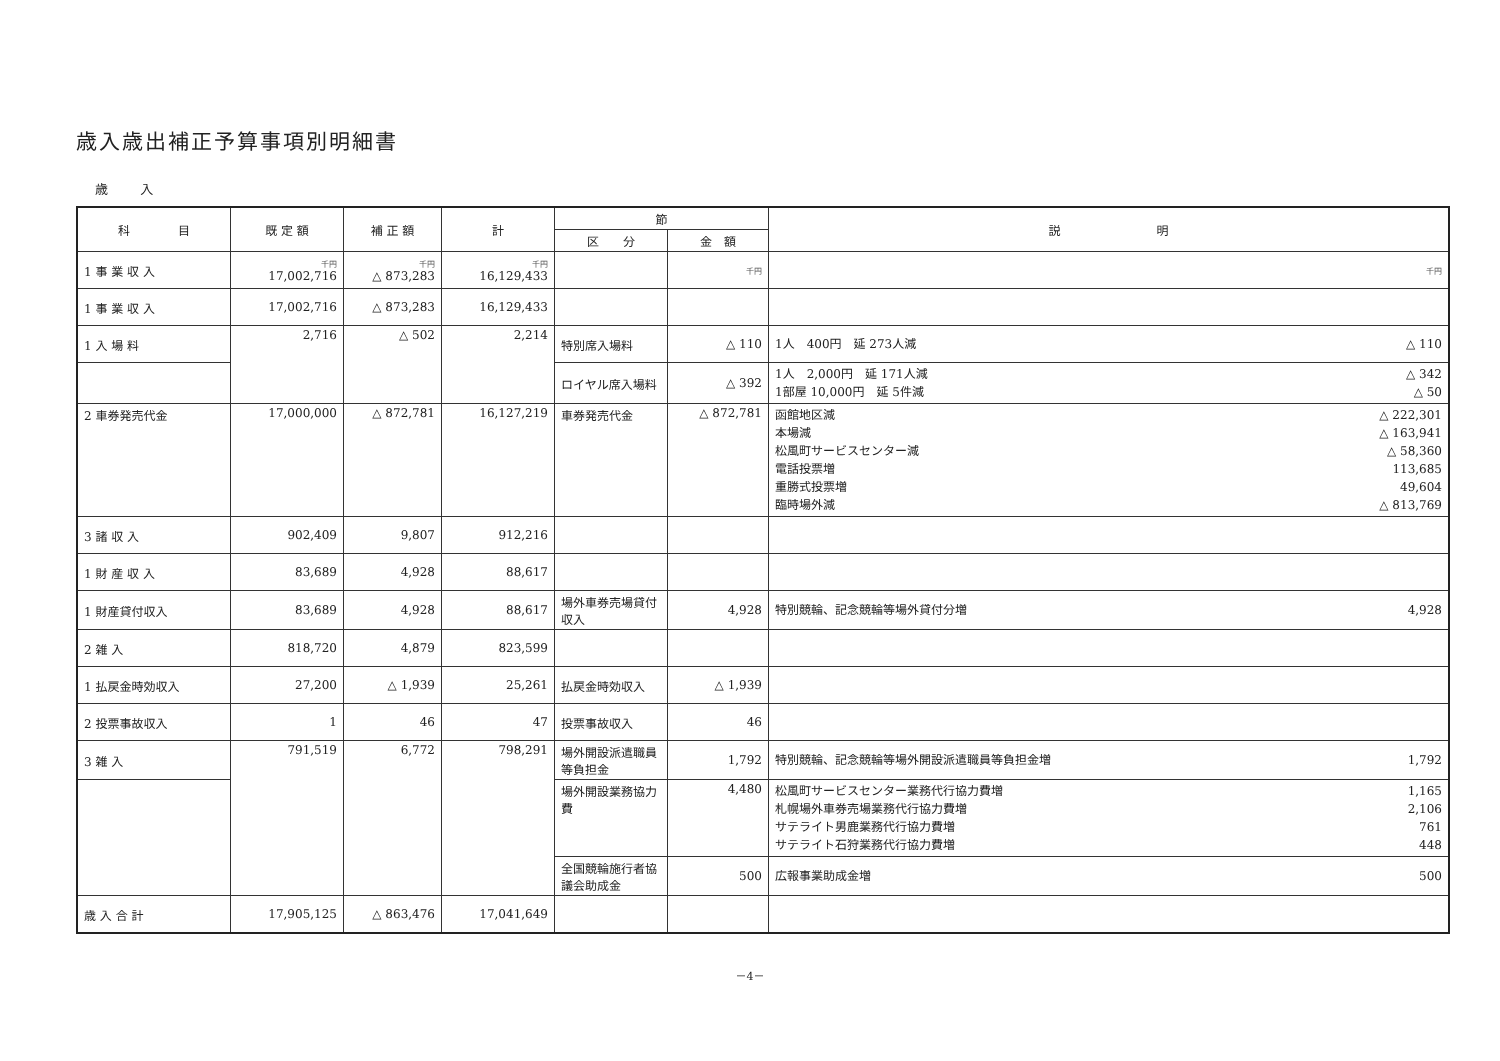歳入歳出補正予算事項別明細書
歳 入
| 科 目 | 既 定 額 | 補 正 額 | 計 | 節 | | 説 明 |
| --- | --- | --- | --- | --- | --- | --- |
| | | | | 区 分 | 金 額 | |
| 1 事 業 収 入 | 千円 17,002,716 | 千円 △ 873,283 | 千円 16,129,433 | | 千円 | 千円 |
| 1 事 業 収 入 | 17,002,716 | △ 873,283 | 16,129,433 | | | |
| 1 入 場 料 | 2,716 | △ 502 | 2,214 | 特別席入場料 | △ 110 | 1人 400円 延 273人減 △ 110 |
| | | | | ロイヤル席入場料 | △ 392 | 1人 2,000円 延 171人減 △ 342 1部屋 10,000円 延 5件減 △ 50 |
| 2 車券発売代金 | 17,000,000 | △ 872,781 | 16,127,219 | 車券発売代金 | △ 872,781 | 函館地区減 △ 222,301 本場減 △ 163,941 松風町サービスセンター減 △ 58,360 電話投票増 113,685 重勝式投票増 49,604 臨時場外減 △ 813,769 |
| 3 諸 収 入 | 902,409 | 9,807 | 912,216 | | | |
| 1 財 産 収 入 | 83,689 | 4,928 | 88,617 | | | |
| 1 財産貸付収入 | 83,689 | 4,928 | 88,617 | 場外車券売場貸付収入 | 4,928 | 特別競輪、記念競輪等場外貸付分増 4,928 |
| 2 雑 入 | 818,720 | 4,879 | 823,599 | | | |
| 1 払戻金時効収入 | 27,200 | △ 1,939 | 25,261 | 払戻金時効収入 | △ 1,939 | |
| 2 投票事故収入 | 1 | 46 | 47 | 投票事故収入 | 46 | |
| 3 雑 入 | 791,519 | 6,772 | 798,291 | 場外開設派遣職員等負担金 | 1,792 | 特別競輪、記念競輪等場外開設派遣職員等負担金増 1,792 |
| | | | | 場外開設業務協力費 | 4,480 | 松風町サービスセンター業務代行協力費増 1,165 札幌場外車券売場業務代行協力費増 2,106 サテライト男鹿業務代行協力費増 761 サテライト石狩業務代行協力費増 448 |
| | | | | 全国競輪施行者協議会助成金 | 500 | 広報事業助成金増 500 |
| 歳 入 合 計 | 17,905,125 | △ 863,476 | 17,041,649 | | | |
－4－